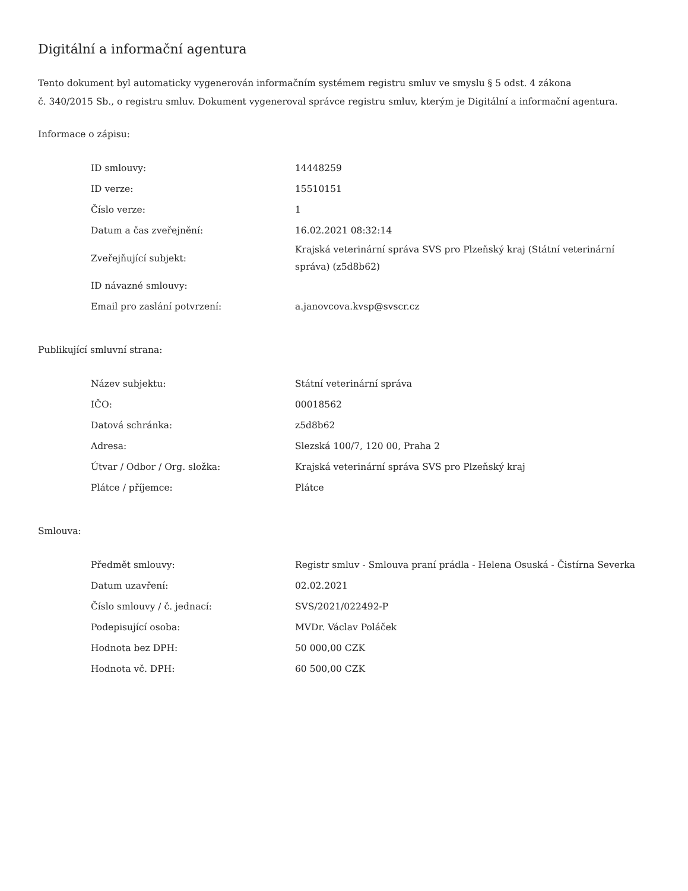Digitální a informační agentura
Tento dokument byl automaticky vygenerován informačním systémem registru smluv ve smyslu § 5 odst. 4 zákona
č. 340/2015 Sb., o registru smluv. Dokument vygeneroval správce registru smluv, kterým je Digitální a informační agentura.
Informace o zápisu:
| ID smlouvy: | 14448259 |
| ID verze: | 15510151 |
| Číslo verze: | 1 |
| Datum a čas zveřejnění: | 16.02.2021 08:32:14 |
| Zveřejňující subjekt: | Krajská veterinární správa SVS pro Plzeňský kraj (Státní veterinární správa) (z5d8b62) |
| ID návazné smlouvy: | |
| Email pro zaslání potvrzení: | a.janovcova.kvsp@svscr.cz |
Publikující smluvní strana:
| Název subjektu: | Státní veterinární správa |
| IČO: | 00018562 |
| Datová schránka: | z5d8b62 |
| Adresa: | Slezská 100/7, 120 00, Praha 2 |
| Útvar / Odbor / Org. složka: | Krajská veterinární správa SVS pro Plzeňský kraj |
| Plátce / příjemce: | Plátce |
Smlouva:
| Předmět smlouvy: | Registr smluv - Smlouva praní prádla - Helena Osuská - Čistírna Severka |
| Datum uzavření: | 02.02.2021 |
| Číslo smlouvy / č. jednací: | SVS/2021/022492-P |
| Podepisující osoba: | MVDr. Václav Poláček |
| Hodnota bez DPH: | 50 000,00 CZK |
| Hodnota vč. DPH: | 60 500,00 CZK |